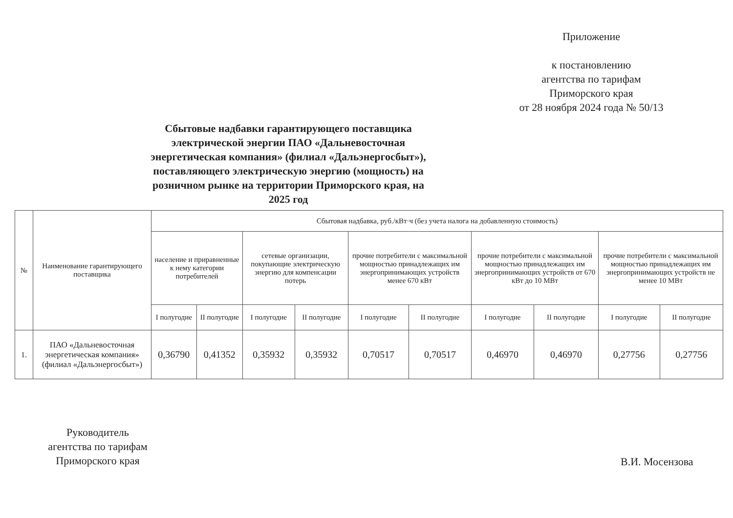Приложение
к постановлению
агентства по тарифам
Приморского края
от 28 ноября 2024 года № 50/13
Сбытовые надбавки гарантирующего поставщика электрической энергии ПАО «Дальневосточная энергетическая компания» (филиал «Дальэнергосбыт»), поставляющего электрическую энергию (мощность) на розничном рынке на территории Приморского края, на 2025 год
| № | Наименование гарантирующего поставщика | Сбытовая надбавка, руб./кВт·ч (без учета налога на добавленную стоимость) | | | | | | | | | |
| --- | --- | --- | --- | --- | --- | --- | --- | --- | --- | --- | --- |
| | | население и приравненные к нему категории потребителей | | сетевые организации, покупающие электрическую энергию для компенсации потерь | | прочие потребители с максимальной мощностью принадлежащих им энергопринимающих устройств менее 670 кВт | | прочие потребители с максимальной мощностью принадлежащих им энергопринимающих устройств от 670 кВт до 10 МВт | | прочие потребители с максимальной мощностью принадлежащих им энергопринимающих устройств не менее 10 МВт | |
| | | I полугодие | II полугодие | I полугодие | II полугодие | I полугодие | II полугодие | I полугодие | II полугодие | I полугодие | II полугодие |
| 1. | ПАО «Дальневосточная энергетическая компания» (филиал «Дальэнергосбыт») | 0,36790 | 0,41352 | 0,35932 | 0,35932 | 0,70517 | 0,70517 | 0,46970 | 0,46970 | 0,27756 | 0,27756 |
Руководитель
агентства по тарифам
Приморского края
В.И. Мосензова